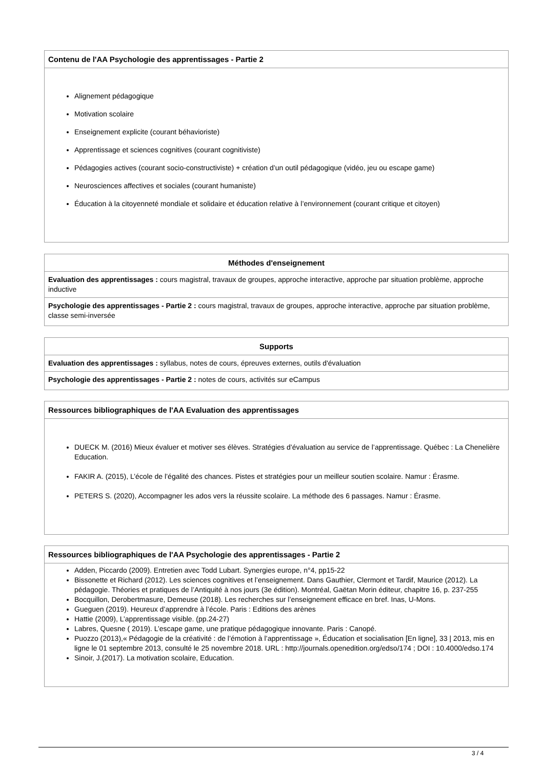Contenu de l'AA Psychologie des apprentissages - Partie 2
Alignement pédagogique
Motivation scolaire
Enseignement explicite (courant béhavioriste)
Apprentissage et sciences cognitives (courant cognitiviste)
Pédagogies actives (courant socio-constructiviste) + création d’un outil pédagogique (vidéo, jeu ou escape game)
Neurosciences affectives et sociales (courant humaniste)
Éducation à la citoyenneté mondiale et solidaire et éducation relative à l’environnement (courant critique et citoyen)
Méthodes d'enseignement
Evaluation des apprentissages : cours magistral, travaux de groupes, approche interactive, approche par situation problème, approche inductive
Psychologie des apprentissages - Partie 2 : cours magistral, travaux de groupes, approche interactive, approche par situation problème, classe semi-inversée
Supports
Evaluation des apprentissages : syllabus, notes de cours, épreuves externes, outils d'évaluation
Psychologie des apprentissages - Partie 2 : notes de cours, activités sur eCampus
Ressources bibliographiques de l'AA Evaluation des apprentissages
DUECK M. (2016) Mieux évaluer et motiver ses élèves. Stratégies d’évaluation au service de l’apprentissage. Québec : La Chenelière Education.
FAKIR A. (2015), L’école de l’égalité des chances. Pistes et stratégies pour un meilleur soutien scolaire. Namur : Érasme.
PETERS S. (2020), Accompagner les ados vers la réussite scolaire. La méthode des 6 passages. Namur : Érasme.
Ressources bibliographiques de l'AA Psychologie des apprentissages - Partie 2
Adden, Piccardo (2009). Entretien avec Todd Lubart. Synergies europe, n°4, pp15-22
Bissonette et Richard (2012). Les sciences cognitives et l’enseignement. Dans Gauthier, Clermont et Tardif, Maurice (2012). La pédagogie. Théories et pratiques de l’Antiquité à nos jours (3e édition). Montréal, Gaëtan Morin éditeur, chapitre 16, p. 237-255
Bocquillon, Derobertmasure, Demeuse (2018). Les recherches sur l’enseignement efficace en bref. Inas, U-Mons.
Gueguen (2019). Heureux d’apprendre à l’école. Paris : Editions des arènes
Hattie (2009), L’apprentissage visible. (pp.24-27)
Labres, Quesne ( 2019). L’escape game, une pratique pédagogique innovante. Paris : Canopé.
Puozzo (2013),« Pédagogie de la créativité : de l’émotion à l’apprentissage », Éducation et socialisation [En ligne], 33 | 2013, mis en ligne le 01 septembre 2013, consulté le 25 novembre 2018. URL : http://journals.openedition.org/edso/174 ; DOI : 10.4000/edso.174
Sinoir, J.(2017). La motivation scolaire, Education.
3 / 4